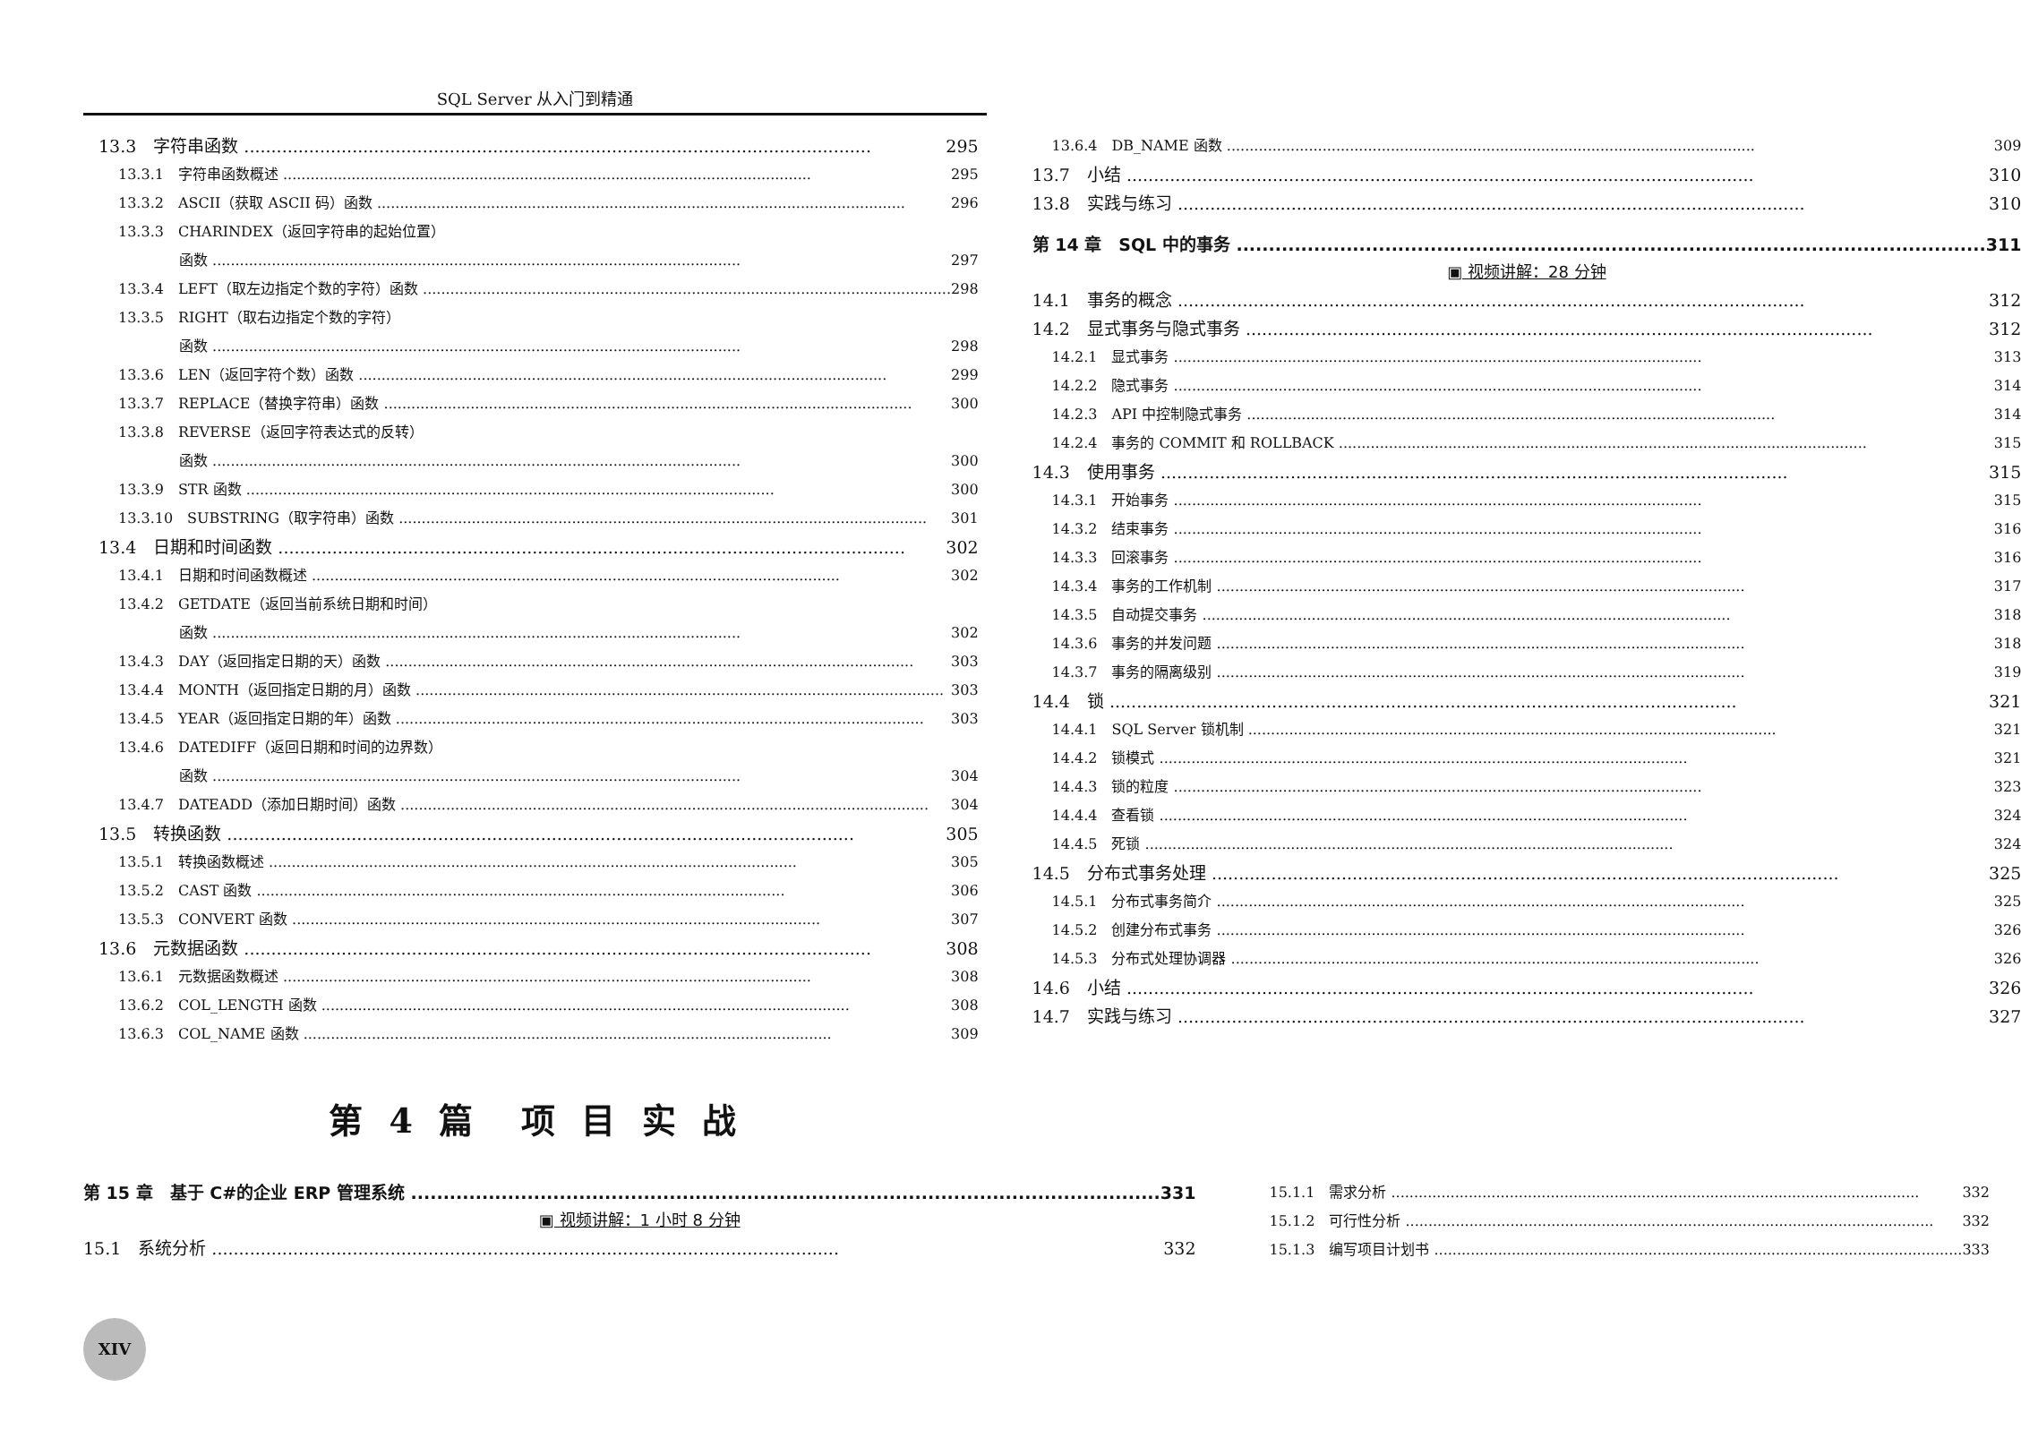SQL Server 从入门到精通
13.3　字符串函数 295
13.3.1　字符串函数概述 295
13.3.2　ASCII（获取 ASCII 码）函数 296
13.3.3　CHARINDEX（返回字符串的起始位置）
函数 297
13.3.4　LEFT（取左边指定个数的字符）函数 298
13.3.5　RIGHT（取右边指定个数的字符）
函数 298
13.3.6　LEN（返回字符个数）函数 299
13.3.7　REPLACE（替换字符串）函数 300
13.3.8　REVERSE（返回字符表达式的反转）
函数 300
13.3.9　STR 函数 300
13.3.10　SUBSTRING（取字符串）函数 301
13.4　日期和时间函数 302
13.4.1　日期和时间函数概述 302
13.4.2　GETDATE（返回当前系统日期和时间）
函数 302
13.4.3　DAY（返回指定日期的天）函数 303
13.4.4　MONTH（返回指定日期的月）函数 303
13.4.5　YEAR（返回指定日期的年）函数 303
13.4.6　DATEDIFF（返回日期和时间的边界数）
函数 304
13.4.7　DATEADD（添加日期时间）函数 304
13.5　转换函数 305
13.5.1　转换函数概述 305
13.5.2　CAST 函数 306
13.5.3　CONVERT 函数 307
13.6　元数据函数 308
13.6.1　元数据函数概述 308
13.6.2　COL_LENGTH 函数 308
13.6.3　COL_NAME 函数 309
13.6.4　DB_NAME 函数 309
13.7　小结 310
13.8　实践与练习 310
第 14 章　SQL 中的事务 311
▣ 视频讲解：28 分钟
14.1　事务的概念 312
14.2　显式事务与隐式事务 312
14.2.1　显式事务 313
14.2.2　隐式事务 314
14.2.3　API 中控制隐式事务 314
14.2.4　事务的 COMMIT 和 ROLLBACK 315
14.3　使用事务 315
14.3.1　开始事务 315
14.3.2　结束事务 316
14.3.3　回滚事务 316
14.3.4　事务的工作机制 317
14.3.5　自动提交事务 318
14.3.6　事务的并发问题 318
14.3.7　事务的隔离级别 319
14.4　锁 321
14.4.1　SQL Server 锁机制 321
14.4.2　锁模式 321
14.4.3　锁的粒度 323
14.4.4　查看锁 324
14.4.5　死锁 324
14.5　分布式事务处理 325
14.5.1　分布式事务简介 325
14.5.2　创建分布式事务 326
14.5.3　分布式处理协调器 326
14.6　小结 326
14.7　实践与练习 327
第 4 篇　项 目 实 战
第 15 章　基于 C#的企业 ERP 管理系统 331
▣ 视频讲解：1 小时 8 分钟
15.1　系统分析 332
15.1.1　需求分析 332
15.1.2　可行性分析 332
15.1.3　编写项目计划书 333
XIV